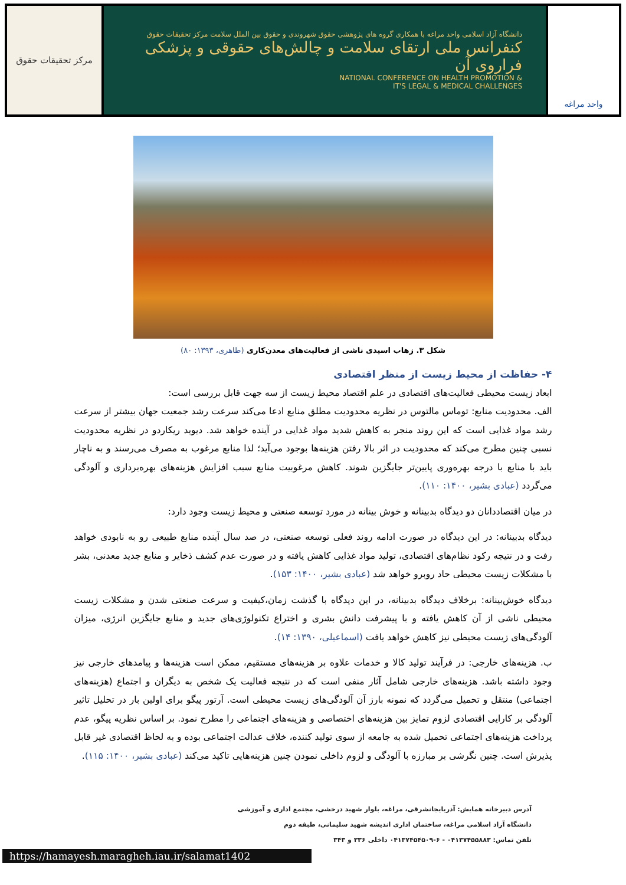مرکز تحقیقات حقوق
دانشگاه آزاد اسلامی واحد مراغه با همکاری گروه های پژوهشی حقوق شهروندی و حقوق بین الملل سلامت مرکز تحقیقات حقوق
کنفرانس ملی ارتقای سلامت و چالش‌های حقوقی و پزشکی فراروی آن
NATIONAL CONFERENCE ON HEALTH PROMOTION &
IT'S LEGAL & MEDICAL CHALLENGES
واحد مراغه
شکل ۳. زهاب اسیدی ناشی از فعالیت‌های معدن‌کاری (طاهری، ۱۳۹۳: ۸۰)
۴- حفاظت از محیط زیست از منظر اقتصادی
ابعاد زیست محیطی فعالیت‌های اقتصادی در علم اقتصاد محیط زیست از سه جهت قابل بررسی است:
الف. محدودیت منابع: توماس مالتوس در نظریه محدودیت مطلق منابع ادعا می‌کند سرعت رشد جمعیت جهان بیشتر از سرعت رشد مواد غذایی است که این روند منجر به کاهش شدید مواد غذایی در آینده خواهد شد. دیوید ریکاردو در نظریه محدودیت نسبی چنین مطرح می‌کند که محدودیت در اثر بالا رفتن هزینه‌ها بوجود می‌آید؛ لذا منابع مرغوب به مصرف می‌رسند و به ناچار باید با منابع با درجه بهره‌وری پایین‌تر جایگزین شوند. کاهش مرغوبیت منابع سبب افزایش هزینه‌های بهره‌برداری و آلودگی می‌گردد (عبادی بشیر، ۱۴۰۰: ۱۱۰).
در میان اقتصاددانان دو دیدگاه بدبینانه و خوش بینانه در مورد توسعه صنعتی و محیط زیست وجود دارد:
دیدگاه بدبینانه: در این دیدگاه در صورت ادامه روند فعلی توسعه صنعتی، در صد سال آینده منابع طبیعی رو به نابودی خواهد رفت و در نتیجه رکود نظام‌های اقتصادی، تولید مواد غذایی کاهش یافته و در صورت عدم کشف ذخایر و منابع جدید معدنی، بشر با مشکلات زیست محیطی حاد روبرو خواهد شد (عبادی بشیر، ۱۴۰۰: ۱۵۳).
دیدگاه خوش‌بینانه: برخلاف دیدگاه بدبینانه، در این دیدگاه با گذشت زمان،کیفیت و سرعت صنعتی شدن و مشکلات زیست محیطی ناشی از آن کاهش یافته و با پیشرفت دانش بشری و اختراع تکنولوژی‌های جدید و منابع جایگزین انرژی، میزان آلودگی‌های زیست محیطی نیز کاهش خواهد یافت (اسماعیلی، ۱۳۹۰: ۱۴).
ب. هزینه‌های خارجی: در فرآیند تولید کالا و خدمات علاوه بر هزینه‌های مستقیم، ممکن است هزینه‌ها و پیامدهای خارجی نیز وجود داشته باشد. هزینه‌های خارجی شامل آثار منفی است که در نتیجه فعالیت یک شخص به دیگران و اجتماع (هزینه‌های اجتماعی) منتقل و تحمیل می‌گردد که نمونه بارز آن آلودگی‌های زیست محیطی است. آرتور پیگو برای اولین بار در تحلیل تاثیر آلودگی بر کارایی اقتصادی لزوم تمایز بین هزینه‌های اختصاصی و هزینه‌های اجتماعی را مطرح نمود. بر اساس نظریه پیگو، عدم پرداخت هزینه‌های اجتماعی تحمیل شده به جامعه از سوی تولید کننده، خلاف عدالت اجتماعی بوده و به لحاظ اقتصادی غیر قابل پذیرش است. چنین نگرشی بر مبارزه با آلودگی و لزوم داخلی نمودن چنین هزینه‌هایی تاکید می‌کند (عبادی بشیر، ۱۴۰۰: ۱۱۵).
آدرس دبیرخانه همایش: آذربایجانشرقی، مراغه، بلوار شهید درخشی، مجتمع اداری و آموزشی
دانشگاه آزاد اسلامی مراغه، ساختمان اداری اندیشه شهید سلیمانی، طبقه دوم
تلفن تماس: ۰۴۱۳۷۴۵۵۸۸۳ - ۶-۰۴۱۳۷۴۵۴۵۰۹ داخلی ۳۳۶ و ۳۴۳
https://hamayesh.maragheh.iau.ir/salamat1402